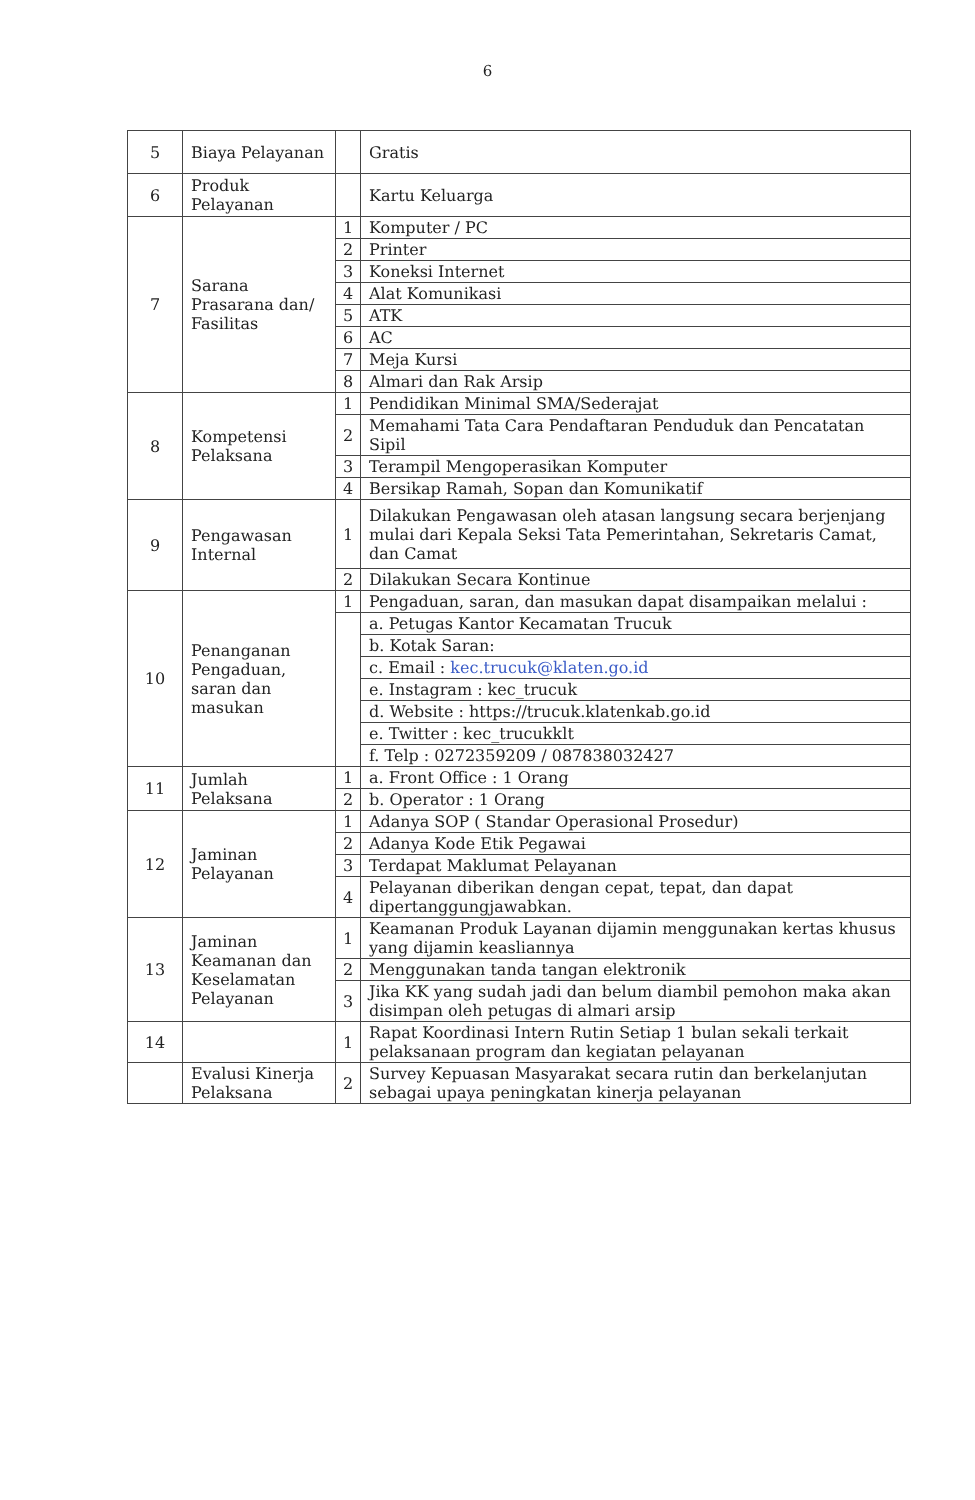6
| 5 | Biaya Pelayanan | | Gratis |
| 6 | Produk Pelayanan | | Kartu Keluarga |
| 7 | Sarana Prasarana dan/ Fasilitas | 1 | Komputer / PC |
| | | 2 | Printer |
| | | 3 | Koneksi Internet |
| | | 4 | Alat Komunikasi |
| | | 5 | ATK |
| | | 6 | AC |
| | | 7 | Meja Kursi |
| | | 8 | Almari dan Rak Arsip |
| 8 | Kompetensi Pelaksana | 1 | Pendidikan Minimal SMA/Sederajat |
| | | 2 | Memahami Tata Cara Pendaftaran Penduduk dan Pencatatan Sipil |
| | | 3 | Terampil Mengoperasikan Komputer |
| | | 4 | Bersikap Ramah, Sopan dan Komunikatif |
| 9 | Pengawasan Internal | 1 | Dilakukan Pengawasan oleh atasan langsung secara berjenjang mulai dari Kepala Seksi Tata Pemerintahan, Sekretaris Camat, dan Camat |
| | | 2 | Dilakukan Secara Kontinue |
| 10 | Penanganan Pengaduan, saran dan masukan | 1 | Pengaduan, saran, dan masukan dapat disampaikan melalui : |
| | | | a. Petugas Kantor Kecamatan Trucuk |
| | | | b. Kotak Saran: |
| | | | c. Email : kec.trucuk@klaten.go.id |
| | | | e. Instagram : kec_trucuk |
| | | | d. Website : https://trucuk.klatenkab.go.id |
| | | | e. Twitter : kec_trucukklt |
| | | | f. Telp : 0272359209 / 087838032427 |
| 11 | Jumlah Pelaksana | 1 | a. Front Office : 1 Orang |
| | | 2 | b. Operator : 1 Orang |
| 12 | Jaminan Pelayanan | 1 | Adanya SOP ( Standar Operasional Prosedur) |
| | | 2 | Adanya Kode Etik Pegawai |
| | | 3 | Terdapat Maklumat Pelayanan |
| | | 4 | Pelayanan diberikan dengan cepat, tepat, dan dapat dipertanggungjawabkan. |
| 13 | Jaminan Keamanan dan Keselamatan Pelayanan | 1 | Keamanan Produk Layanan dijamin menggunakan kertas khusus yang dijamin keasliannya |
| | | 2 | Menggunakan tanda tangan elektronik |
| | | 3 | Jika KK yang sudah jadi dan belum diambil pemohon maka akan disimpan oleh petugas di almari arsip |
| 14 | | 1 | Rapat Koordinasi Intern Rutin Setiap 1 bulan sekali terkait pelaksanaan program dan kegiatan pelayanan |
| | Evalusi Kinerja Pelaksana | 2 | Survey Kepuasan Masyarakat secara rutin dan berkelanjutan sebagai upaya peningkatan kinerja pelayanan |